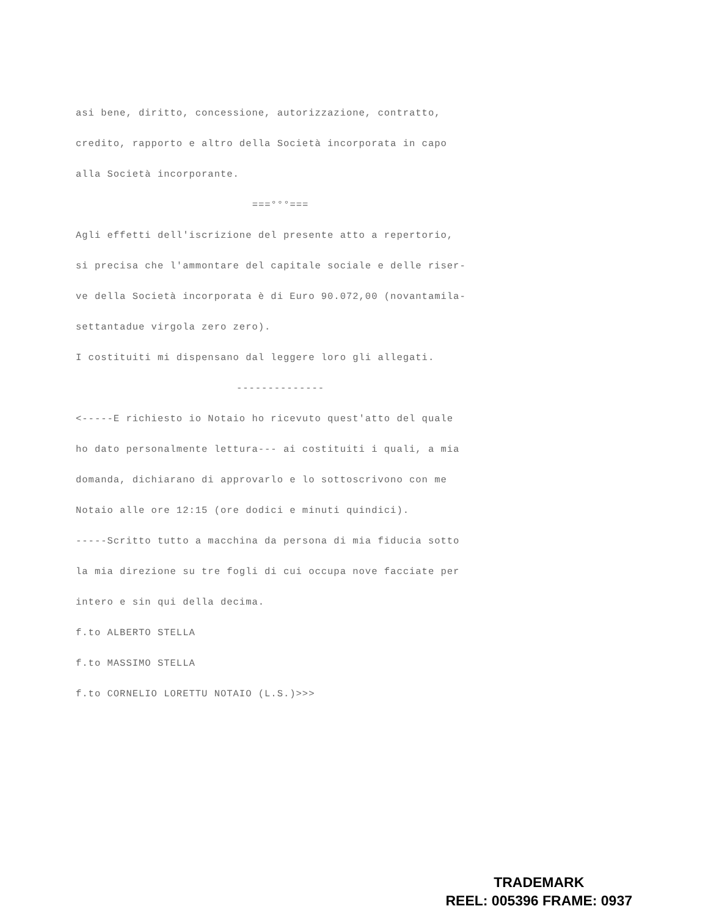asi bene, diritto, concessione, autorizzazione, contratto,
credito, rapporto e altro della Società incorporata in capo
alla Società incorporante.
===°°°===
Agli effetti dell'iscrizione del presente atto a repertorio,
si precisa che l'ammontare del capitale sociale e delle riser-
ve della Società incorporata è di Euro 90.072,00 (novantamila-
settantadue virgola zero zero).
I costituiti mi dispensano dal leggere loro gli allegati.
--------------
<-----E richiesto io Notaio ho ricevuto quest'atto del quale
ho dato personalmente lettura--- ai costituiti i quali, a mia
domanda, dichiarano di approvarlo e lo sottoscrivono con me
Notaio alle ore 12:15 (ore dodici e minuti quindici).
-----Scritto tutto a macchina da persona di mia fiducia sotto
la mia direzione su tre fogli di cui occupa nove facciate per
intero e sin qui della decima.
f.to ALBERTO STELLA
f.to MASSIMO STELLA
f.to CORNELIO LORETTU NOTAIO (L.S.)>>>
TRADEMARK
REEL: 005396 FRAME: 0937